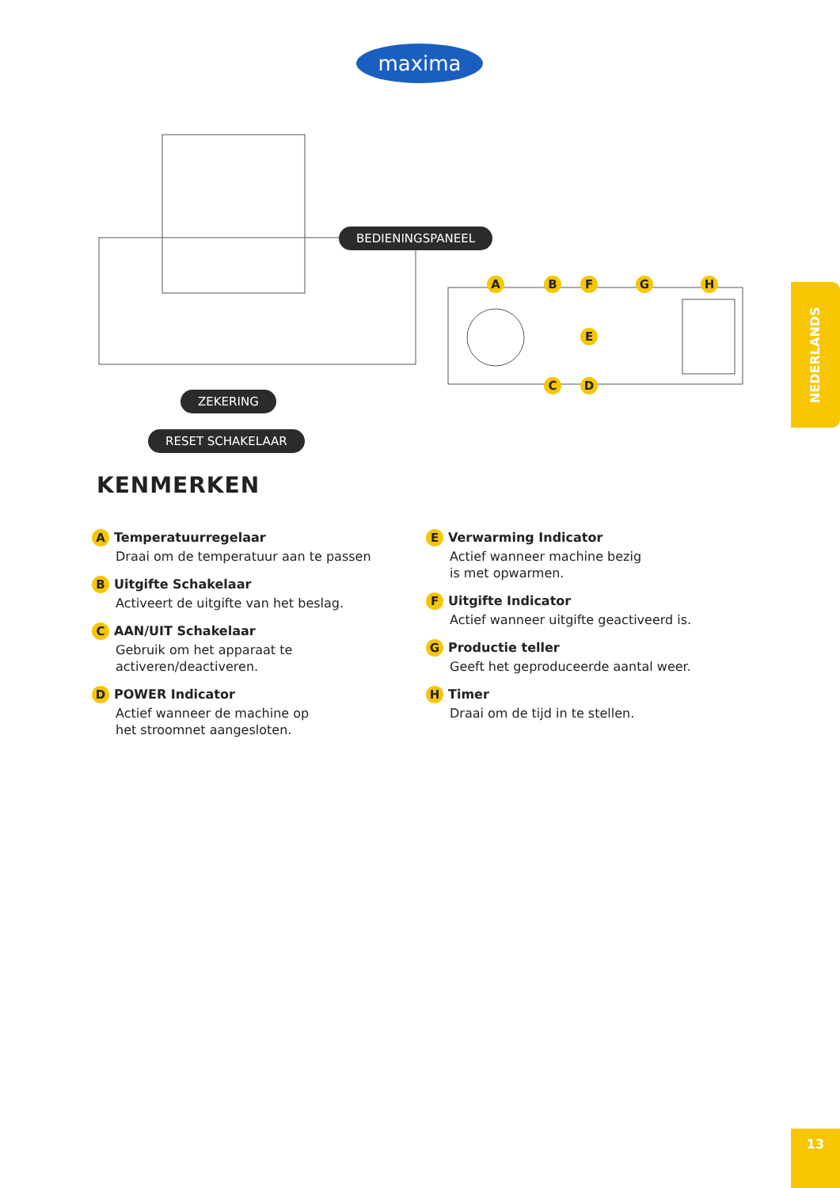maxima
BEDIENINGSPANEEL
ZEKERING
RESET SCHAKELAAR
A B F G H
E
C D
KENMERKEN
A Temperatuurregelaar
Draai om de temperatuur aan te passen
B Uitgifte Schakelaar
Activeert de uitgifte van het beslag.
C AAN/UIT Schakelaar
Gebruik om het apparaat te
activeren/deactiveren.
D POWER Indicator
Actief wanneer de machine op
het stroomnet aangesloten.
E Verwarming Indicator
Actief wanneer machine bezig
is met opwarmen.
F Uitgifte Indicator
Actief wanneer uitgifte geactiveerd is.
G Productie teller
Geeft het geproduceerde aantal weer.
H Timer
Draai om de tijd in te stellen.
NEDERLANDS
13